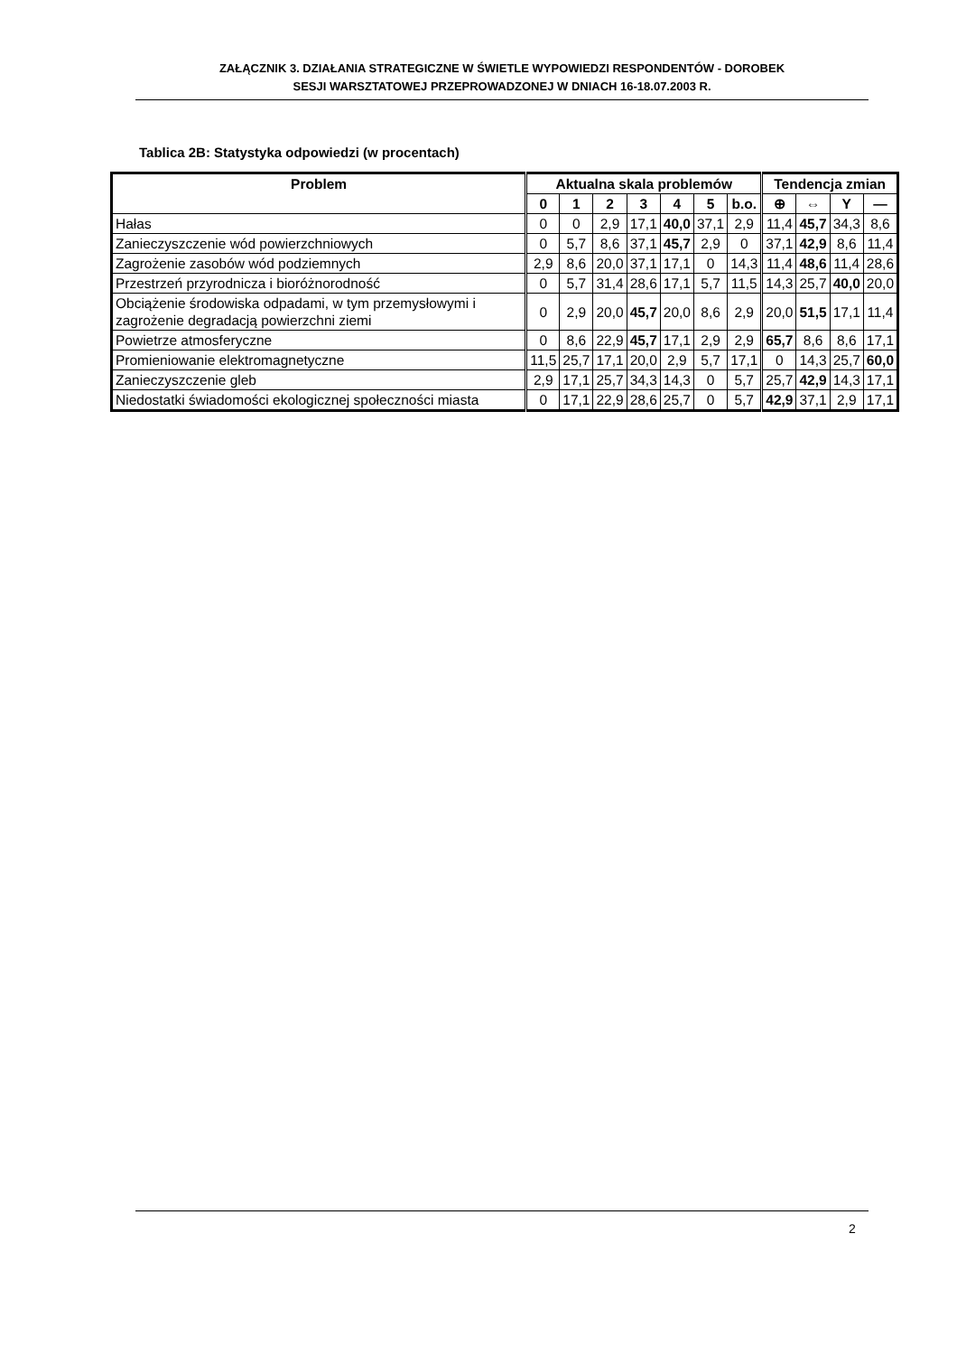ZAŁĄCZNIK 3. DZIAŁANIA STRATEGICZNE W ŚWIETLE WYPOWIEDZI RESPONDENTÓW - DOROBEK
SESJI WARSZTATOWEJ PRZEPROWADZONEJ W DNIACH 16-18.07.2003 R.
Tablica 2B: Statystyka odpowiedzi (w procentach)
| Problem | Aktualna skala problemów | | | | | | | Tendencja zmian | | | |
| --- | --- | --- | --- | --- | --- | --- | --- | --- | --- | --- | --- |
| | 0 | 1 | 2 | 3 | 4 | 5 | b.o. | ⊕ | ⇔ | Y | — |
| Hałas | 0 | 0 | 2,9 | 17,1 | 40,0 | 37,1 | 2,9 | 11,4 | 45,7 | 34,3 | 8,6 |
| Zanieczyszczenie wód powierzchniowych | 0 | 5,7 | 8,6 | 37,1 | 45,7 | 2,9 | 0 | 37,1 | 42,9 | 8,6 | 11,4 |
| Zagrożenie zasobów wód podziemnych | 2,9 | 8,6 | 20,0 | 37,1 | 17,1 | 0 | 14,3 | 11,4 | 48,6 | 11,4 | 28,6 |
| Przestrzeń przyrodnicza i bioróżnorodność | 0 | 5,7 | 31,4 | 28,6 | 17,1 | 5,7 | 11,5 | 14,3 | 25,7 | 40,0 | 20,0 |
| Obciążenie środowiska odpadami, w tym przemysłowymi i zagrożenie degradacją powierzchni ziemi | 0 | 2,9 | 20,0 | 45,7 | 20,0 | 8,6 | 2,9 | 20,0 | 51,5 | 17,1 | 11,4 |
| Powietrze atmosferyczne | 0 | 8,6 | 22,9 | 45,7 | 17,1 | 2,9 | 2,9 | 65,7 | 8,6 | 8,6 | 17,1 |
| Promieniowanie elektromagnetyczne | 11,5 | 25,7 | 17,1 | 20,0 | 2,9 | 5,7 | 17,1 | 0 | 14,3 | 25,7 | 60,0 |
| Zanieczyszczenie gleb | 2,9 | 17,1 | 25,7 | 34,3 | 14,3 | 0 | 5,7 | 25,7 | 42,9 | 14,3 | 17,1 |
| Niedostatki świadomości ekologicznej społeczności miasta | 0 | 17,1 | 22,9 | 28,6 | 25,7 | 0 | 5,7 | 42,9 | 37,1 | 2,9 | 17,1 |
2